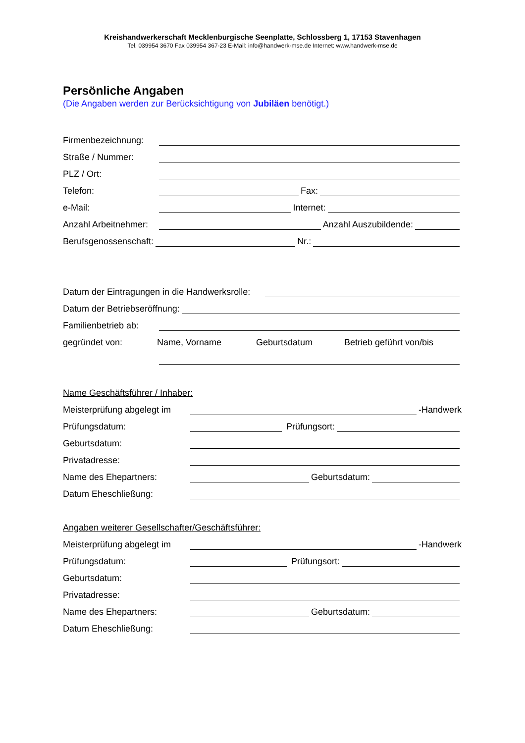Kreishandwerkerschaft Mecklenburgische Seenplatte, Schlossberg 1, 17153 Stavenhagen
Tel. 039954 3670 Fax 039954 367-23 E-Mail: info@handwerk-mse.de Internet: www.handwerk-mse.de
Persönliche Angaben
(Die Angaben werden zur Berücksichtigung von Jubiläen benötigt.)
Firmenbezeichnung:
Straße / Nummer:
PLZ / Ort:
Telefon: Fax:
e-Mail: Internet:
Anzahl Arbeitnehmer: Anzahl Auszubildende:
Berufsgenossenschaft: Nr.:
Datum der Eintragungen in die Handwerksrolle:
Datum der Betriebseröffnung:
Familienbetrieb ab:
gegründet von: Name, Vorname Geburtsdatum Betrieb geführt von/bis
Name Geschäftsführer / Inhaber:
Meisterprüfung abgelegt im -Handwerk
Prüfungsdatum: Prüfungsort:
Geburtsdatum:
Privatadresse:
Name des Ehepartners: Geburtsdatum:
Datum Eheschließung:
Angaben weiterer Gesellschafter/Geschäftsführer:
Meisterprüfung abgelegt im -Handwerk
Prüfungsdatum: Prüfungsort:
Geburtsdatum:
Privatadresse:
Name des Ehepartners: Geburtsdatum:
Datum Eheschließung: